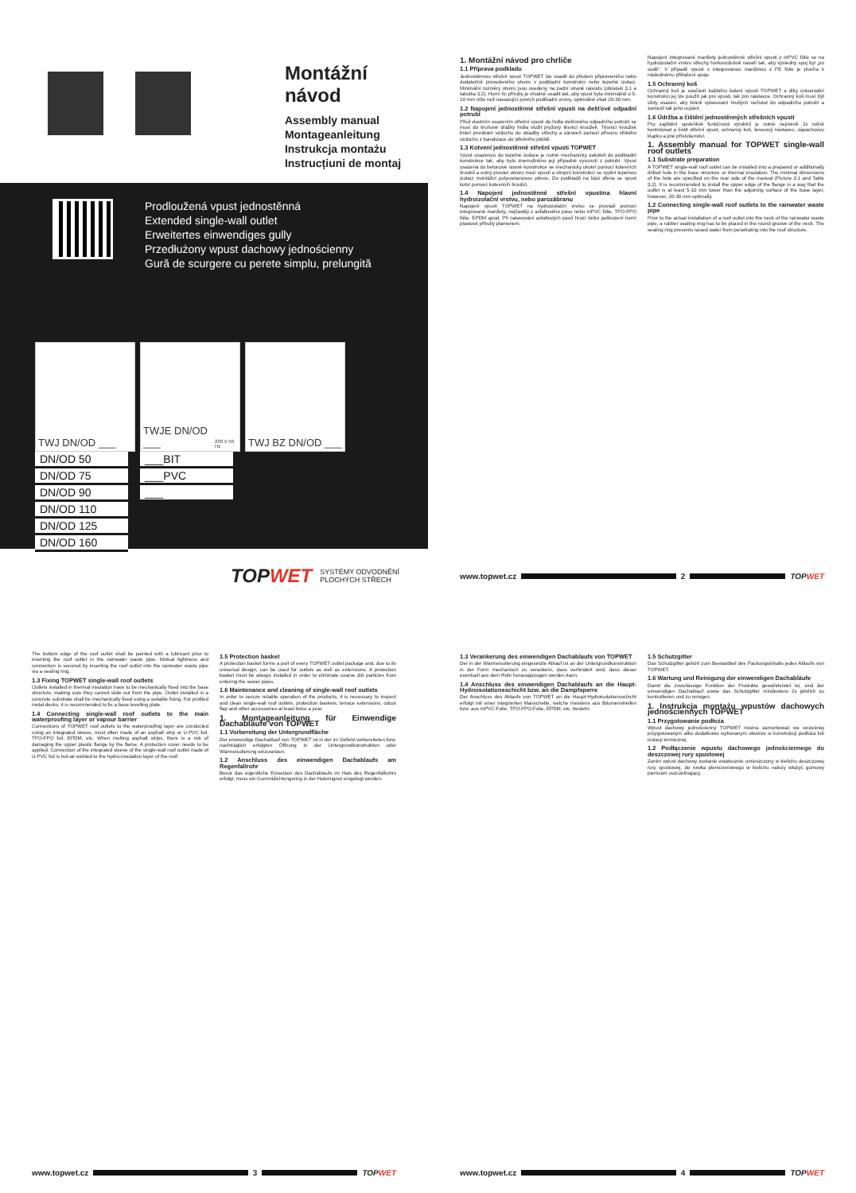Montážní návod
Assembly manual
Montageanleitung
Instrukcja montażu
Instrucțiuni de montaj
Prodloužená vpust jednostěnná
Extended single-wall outlet
Erweitertes einwendiges gully
Przedłużony wpust dachowy jednościenny
Gură de scurgere cu perete simplu, prelungită
TWJ DN/OD ___
| DN/OD 50 |
| DN/OD 75 |
| DN/OD 90 |
| DN/OD 110 |
| DN/OD 125 |
| DN/OD 160 |
TWJE DN/OD ___ 230 V 50 Hz
| ___BIT |
| ___PVC |
| ___ |
TWJ BZ DN/OD ___
TOPWET SYSTÉMY ODVODNĚNÍ
PLOCHÝCH STŘECH
1. Montážní návod pro chrliče
1.1 Příprava podkladu
Jednostěnnou střešní vpust TOPWET lze osadit do předem připraveného nebo dodatečně provedeného otvoru v podkladní konstrukci nebo tepelné izolaci. Minimální rozměry otvoru jsou uvedeny na zadní straně návodu (obrázek 3.1 a tabulka 3.2). Horní líc příruby je vhodné osadit tak, aby vpust byla minimálně o 5-10 mm níže než navazující povrch podkladní vrstvy, optimálně však 20-30 mm.
1.2 Napojení jednostěnné střešní vpusti na dešťové odpadní potrubí
Před vlastním osazením střešní vpusti do hrdla dešťového odpadního potrubí se musí do kruhové drážky hrdla vložit pryžový těsnicí kroužek. Těsnicí kroužek brání pronikání vzduchu do skladby střechy a zároveň zamezí přísunu vlhkého vzduchu z kanalizace do střešního pláště.
1.3 Kotvení jednostěnné střešní vpusti TOPWET
Vpust osazenou do tepelné izolace je nutné mechanicky zakotvit do podkladní konstrukce tak, aby bylo znemožněno její případné vysunutí z potrubí. Vpust osazená do betonové nosné konstrukce se mechanicky ukotví pomocí kotevních šroubů a volný prostor otvoru mezi vpustí a stropní konstrukcí se vyplní tepelnou izolací montážní polyuretanovou pěnou. Do podkladů na bázi dřeva se vpust kotví pomocí kotevních šroubů.
1.4 Napojení jednostěnné střešní vpustina hlavní hydroizolační vrstvu, nebo parozábranu
Napojení vpusti TOPWET na hydroizolační vrstvu se provádí pomocí integrované manžety, nejčastěji z asfaltového pásu nebo mPVC fólie, TPO-FPO fólie, EPDM apod. Při natavování asfaltových pásů hrozí riziko poškození horní plastové příruby plamenem.
Napojení integrované manžety jednostěnné střešní vpusti z mPVC fólie se na hydroizolační vrstvu střechy horkovzdušně navaří tak, aby výsledný spoj byl „po vodě“. V případě vpusti s integrovanou manžetou z PE fólie je plocha k následnému přitlačení spoje.
1.5 Ochranný koš
Ochranný koš je součástí každého balení vpusti TOPWET a díky univerzální konstrukci jej lze použít jak pro vpusti, tak pro nástavce. Ochranný koš musí být vždy osazen, aby bránil vplavování hrubých nečistot do odpadního potrubí a zamezil tak jeho ucpání.
1.6 Údržba a čištění jednostěnných střešních vpustí
Pro zajištění spolehlivé funkčnosti výrobků je nutné nejméně 2x ročně kontrolovat a čistit střešní vpust, ochranný koš, terasový nástavec, zápachovou klapku a jiné příslušenství.
1. Assembly manual for TOPWET single-wall roof outlets
1.1 Substrate preparation
A TOPWET single-wall roof outlet can be installed into a prepared or additionally drilled hole in the base structure or thermal insulation. The minimal dimensions of the hole are specified on the rear side of the manual (Picture 3.1 and Table 3.2). It is recommended to install the upper edge of the flange in a way that the outlet is at least 5-10 mm lower than the adjoining surface of the base layer, however, 20-30 mm optimally.
1.2 Connecting single-wall roof outlets to the rainwater waste pipe
Prior to the actual installation of a roof outlet into the neck of the rainwater waste pipe, a rubber sealing ring has to be placed in the round groove of the neck. The sealing ring prevents raised water from penetrating into the roof structure.
www.topwet.cz 2 TOPWET
The bottom edge of the roof outlet shall be painted with a lubricant prior to inserting the roof outlet in the rainwater waste pipe. Mutual tightness and connection is secured by inserting the roof outlet into the rainwater waste pipe via a sealing ring.
1.3 Fixing TOPWET single-wall roof outlets
Outlets installed in thermal insulation have to be mechanically fixed into the base structure, making sure they cannot slide out from the pipe. Outlet installed in a concrete substrate shall be mechanically fixed using a suitable fixing. For profiled metal decks, it is recommended to fix a base levelling plate.
1.4 Connecting single-wall roof outlets to the main waterproofing layer or vapour barrier
Connections of TOPWET roof outlets to the waterproofing layer are conducted using an integrated sleeve, most often made of an asphalt strip or U-PVC foil, TPO-FPO foil, EPDM, etc. When melting asphalt strips, there is a risk of damaging the upper plastic flange by the flame. A protection cover needs to be applied. Connection of the integrated sleeve of the single-wall roof outlet made of U-PVC foil is hot-air welded to the hydro-insulation layer of the roof.
1.5 Protection basket
A protection basket forms a part of every TOPWET outlet package and, due to its universal design, can be used for outlets as well as extensions. A protection basket must be always installed in order to eliminate coarse dirt particles from entering the sewer pipes.
1.6 Maintenance and cleaning of single-wall roof outlets
In order to secure reliable operation of the products, it is necessary to inspect and clean single-wall roof outlets, protection baskets, terrace extensions, odour flap and other accessories at least twice a year.
1. Montageanleitung für Einwendige Dachabläufe von TOPWET
1.1 Vorbereitung der Untergrundfläche
Der einwendige Dachablauf von TOPWET ist in der im Vorfeld vorbereiteten bzw. nachträglich erfolgten Öffnung in der Untergrundkonstruktion oder Wärmeisolierung einzusetzen.
1.2 Anschluss des einwendigen Dachablaufs am Regenfallrohr
Bevor das eigentliche Einsetzen des Dachablaufs im Hals des Regenfallrohrs erfolgt, muss ein Gummidichtungsring in der Halsringnut eingelegt werden.
www.topwet.cz 3 TOPWET
1.3 Verankerung des einwendigen Dachablaufs von TOPWET
Der in der Wärmeisolierung eingesetzte Ablauf ist an der Untergrundkonstruktion in der Form mechanisch zu verankern, dass verhindert wird, dass dieser eventuell aus dem Rohr herausgezogen werden kann.
1.4 Anschluss des einwendigen Dachablaufs an die Haupt-Hydroisolationsschicht bzw. an die Dampfsperre
Der Anschluss des Ablaufs von TOPWET an die Haupt-Hydroisolationsschicht erfolgt mit einer integrierten Manschette, welche meistens aus Bitumenstreifen bzw. aus mPVC-Folie, TPO-FPO-Folie, EPDM, etc. besteht.
1.5 Schutzgitter
Das Schutzgitter gehört zum Bestandteil des Packungsinhalts jedes Ablaufs von TOPWET.
1.6 Wartung und Reinigung der einwendigen Dachabläufe
Damit die zuverlässige Funktion der Produkte gewährleistet ist, sind der einwendigen Dachablauf sowie das Schutzgitter mindestens 2x jährlich zu kontrollieren und zu reinigen.
1. Instrukcja montażu wpustów dachowych jednościennych TOPWET
1.1 Przygotowanie podłoża
Wpust dachowy jednościenny TOPWET można zamontować we wcześniej przygotowanym albo dodatkowo wykonanym otworze w konstrukcji podłoża lub izolacji termicznej.
1.2 Podłączenie wpustu dachowego jednościennego do deszczowej rury spustowej
Zanim wpust dachowy zostanie ostatecznie umieszczony w kielichu deszczowej rury spustowej, do rowka pierścieniowego w kielichu należy włożyć gumowy pierścień uszczelniający.
www.topwet.cz 4 TOPWET